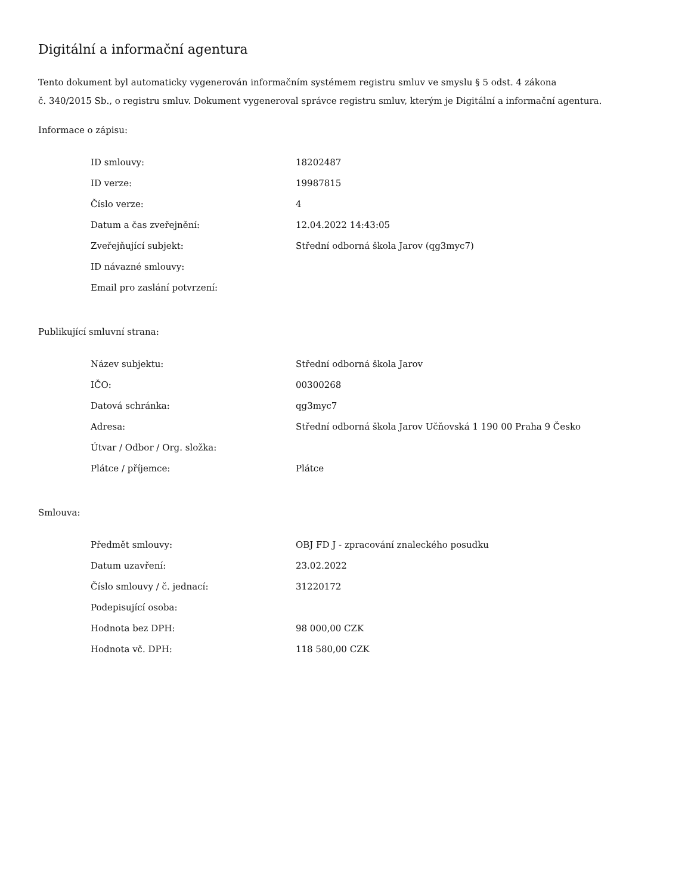Digitální a informační agentura
Tento dokument byl automaticky vygenerován informačním systémem registru smluv ve smyslu § 5 odst. 4 zákona
č. 340/2015 Sb., o registru smluv. Dokument vygeneroval správce registru smluv, kterým je Digitální a informační agentura.
Informace o zápisu:
| ID smlouvy: | 18202487 |
| ID verze: | 19987815 |
| Číslo verze: | 4 |
| Datum a čas zveřejnění: | 12.04.2022 14:43:05 |
| Zveřejňující subjekt: | Střední odborná škola Jarov (qg3myc7) |
| ID návazné smlouvy: | |
| Email pro zaslání potvrzení: | |
Publikující smluvní strana:
| Název subjektu: | Střední odborná škola Jarov |
| IČO: | 00300268 |
| Datová schránka: | qg3myc7 |
| Adresa: | Střední odborná škola Jarov Učňovská 1 190 00 Praha 9 Česko |
| Útvar / Odbor / Org. složka: | |
| Plátce / příjemce: | Plátce |
Smlouva:
| Předmět smlouvy: | OBJ FD J - zpracování znaleckého posudku |
| Datum uzavření: | 23.02.2022 |
| Číslo smlouvy / č. jednací: | 31220172 |
| Podepisující osoba: | |
| Hodnota bez DPH: | 98 000,00 CZK |
| Hodnota vč. DPH: | 118 580,00 CZK |